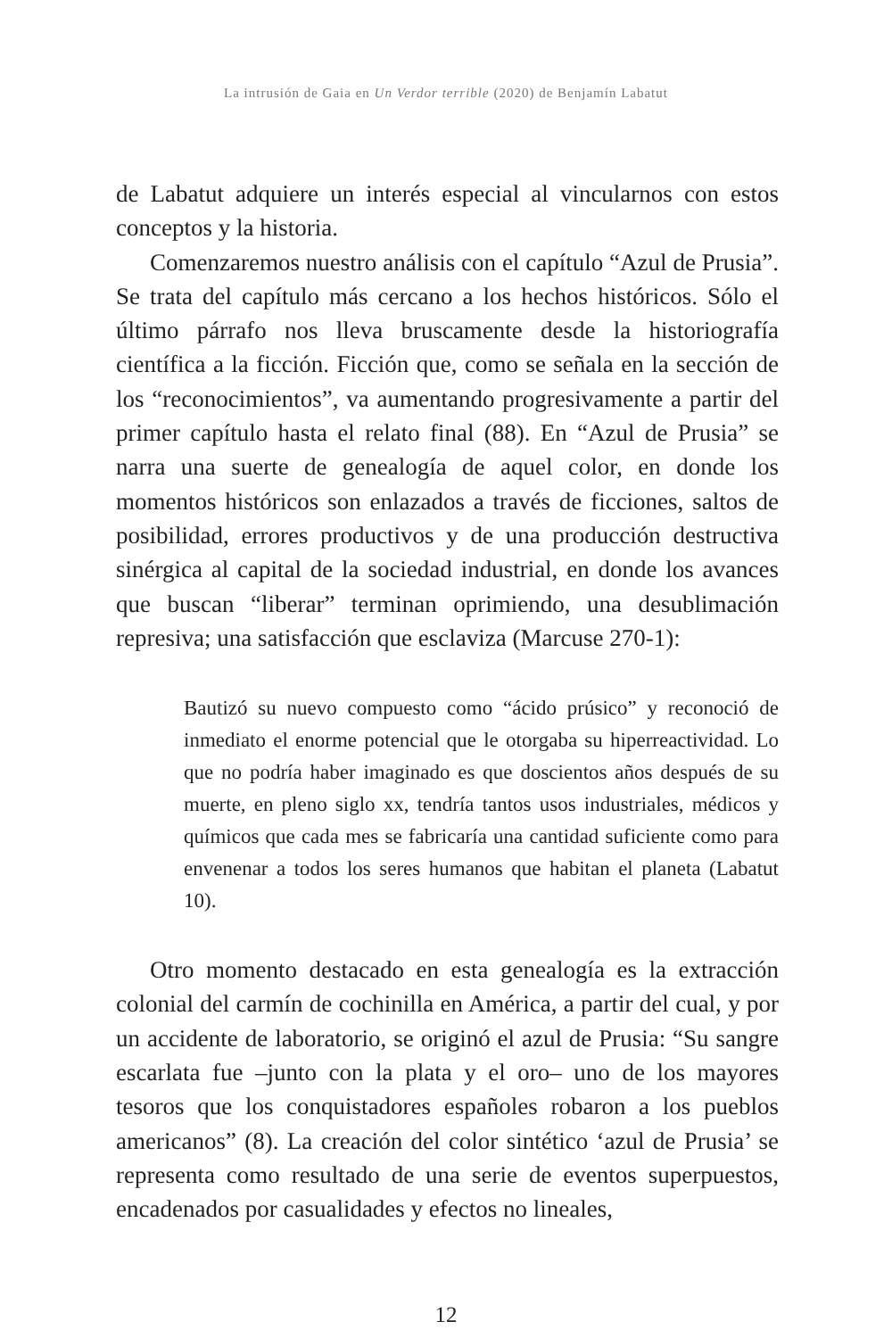La intrusión de Gaia en Un Verdor terrible (2020) de Benjamín Labatut
de Labatut adquiere un interés especial al vincularnos con estos conceptos y la historia.
Comenzaremos nuestro análisis con el capítulo “Azul de Prusia”. Se trata del capítulo más cercano a los hechos históricos. Sólo el último párrafo nos lleva bruscamente desde la historiografía científica a la ficción. Ficción que, como se señala en la sección de los “reconocimientos”, va aumentando progresivamente a partir del primer capítulo hasta el relato final (88). En “Azul de Prusia” se narra una suerte de genealogía de aquel color, en donde los momentos históricos son enlazados a través de ficciones, saltos de posibilidad, errores productivos y de una producción destructiva sinérgica al capital de la sociedad industrial, en donde los avances que buscan “liberar” terminan oprimiendo, una desublimación represiva; una satisfacción que esclaviza (Marcuse 270-1):
Bautizó su nuevo compuesto como “ácido prúsico” y reconoció de inmediato el enorme potencial que le otorgaba su hiperreactividad. Lo que no podría haber imaginado es que doscientos años después de su muerte, en pleno siglo xx, tendría tantos usos industriales, médicos y químicos que cada mes se fabricaría una cantidad suficiente como para envenenar a todos los seres humanos que habitan el planeta (Labatut 10).
Otro momento destacado en esta genealogía es la extracción colonial del carmín de cochinilla en América, a partir del cual, y por un accidente de laboratorio, se originó el azul de Prusia: “Su sangre escarlata fue –junto con la plata y el oro– uno de los mayores tesoros que los conquistadores españoles robaron a los pueblos americanos” (8). La creación del color sintético ‘azul de Prusia’ se representa como resultado de una serie de eventos superpuestos, encadenados por casualidades y efectos no lineales,
12